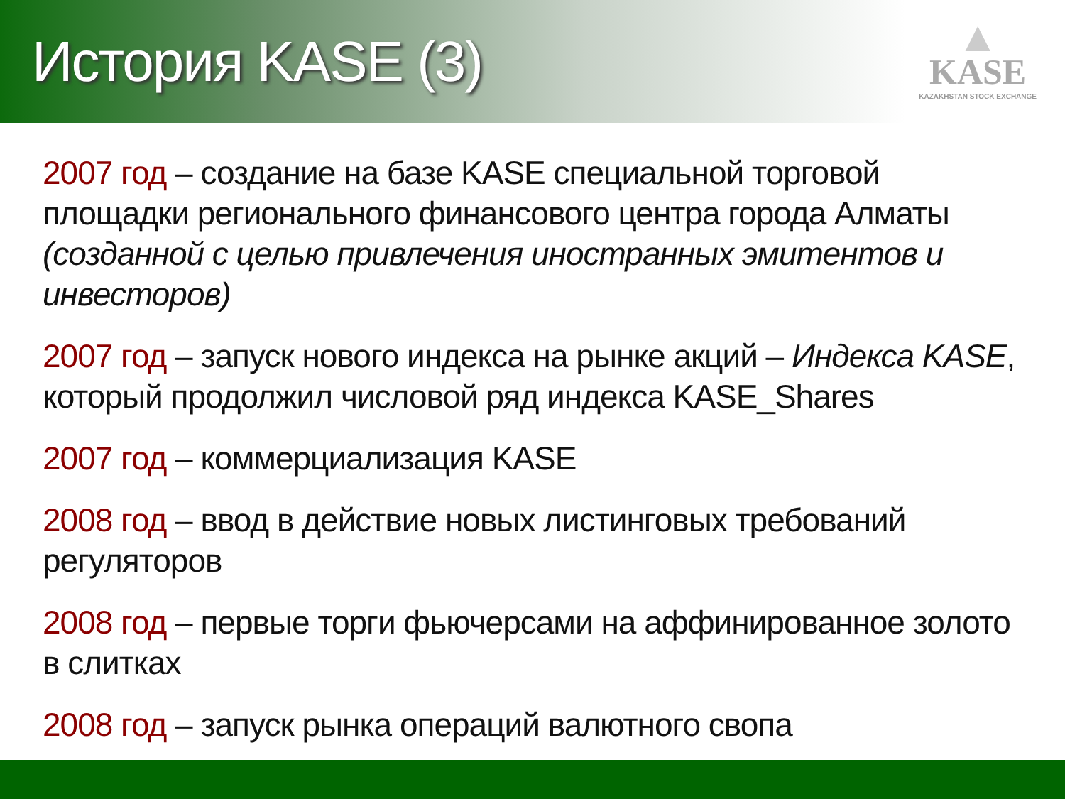История KASE (3)
▲
KASE
KAZAKHSTAN STOCK EXCHANGE
2007 год – создание на базе KASE специальной торговой площадки регионального финансового центра города Алматы (созданной с целью привлечения иностранных эмитентов и инвесторов)
2007 год – запуск нового индекса на рынке акций – Индекса KASE, который продолжил числовой ряд индекса KASE_Shares
2007 год – коммерциализация KASE
2008 год – ввод в действие новых листинговых требований регуляторов
2008 год – первые торги фьючерсами на аффинированное золото в слитках
2008 год – запуск рынка операций валютного свопа